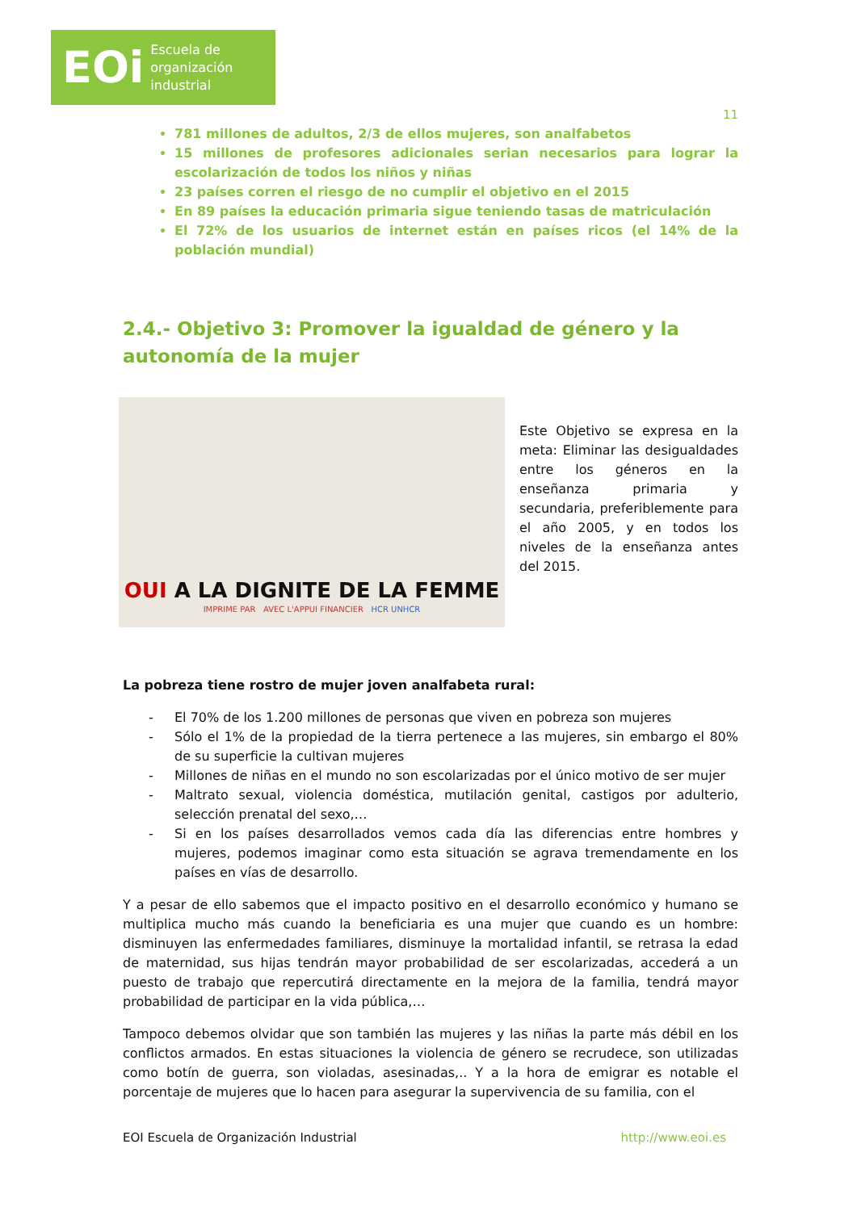EOi Escuela de
organización
industrial
11
781 millones de adultos, 2/3 de ellos mujeres, son analfabetos
15 millones de profesores adicionales serian necesarios para lograr la escolarización de todos los niños y niñas
23 países corren el riesgo de no cumplir el objetivo en el 2015
En 89 países la educación primaria sigue teniendo tasas de matriculación
El 72% de los usuarios de internet están en países ricos (el 14% de la población mundial)
2.4.- Objetivo 3: Promover la igualdad de género y la autonomía de la mujer
OUI A LA DIGNITE DE LA FEMME
IMPRIME PAR AVEC L'APPUI FINANCIER HCR UNHCR
Este Objetivo se expresa en la meta: Eliminar las desigualdades entre los géneros en la enseñanza primaria y secundaria, preferiblemente para el año 2005, y en todos los niveles de la enseñanza antes del 2015.
La pobreza tiene rostro de mujer joven analfabeta rural:
- El 70% de los 1.200 millones de personas que viven en pobreza son mujeres
- Sólo el 1% de la propiedad de la tierra pertenece a las mujeres, sin embargo el 80% de su superficie la cultivan mujeres
- Millones de niñas en el mundo no son escolarizadas por el único motivo de ser mujer
- Maltrato sexual, violencia doméstica, mutilación genital, castigos por adulterio, selección prenatal del sexo,…
- Si en los países desarrollados vemos cada día las diferencias entre hombres y mujeres, podemos imaginar como esta situación se agrava tremendamente en los países en vías de desarrollo.
Y a pesar de ello sabemos que el impacto positivo en el desarrollo económico y humano se multiplica mucho más cuando la beneficiaria es una mujer que cuando es un hombre: disminuyen las enfermedades familiares, disminuye la mortalidad infantil, se retrasa la edad de maternidad, sus hijas tendrán mayor probabilidad de ser escolarizadas, accederá a un puesto de trabajo que repercutirá directamente en la mejora de la familia, tendrá mayor probabilidad de participar en la vida pública,…
Tampoco debemos olvidar que son también las mujeres y las niñas la parte más débil en los conflictos armados. En estas situaciones la violencia de género se recrudece, son utilizadas como botín de guerra, son violadas, asesinadas,.. Y a la hora de emigrar es notable el porcentaje de mujeres que lo hacen para asegurar la supervivencia de su familia, con el
EOI Escuela de Organización Industrial http://www.eoi.es